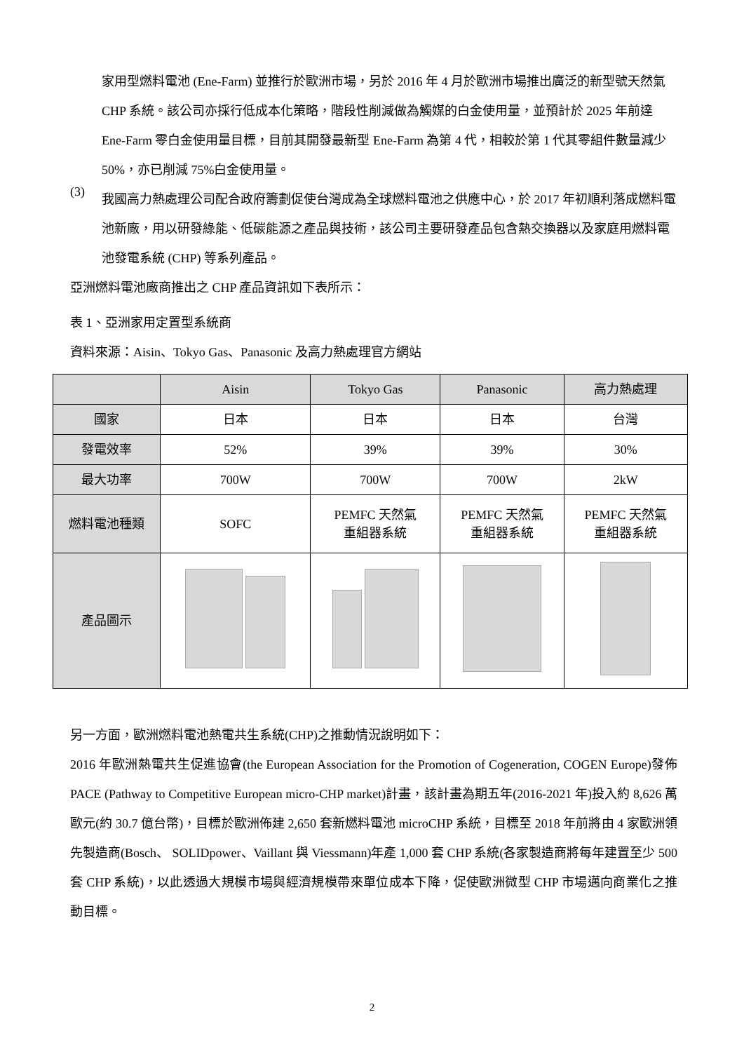家用型燃料電池 (Ene-Farm) 並推行於歐洲市場，另於 2016 年 4 月於歐洲市場推出廣泛的新型號天然氣 CHP 系統。該公司亦採行低成本化策略，階段性削減做為觸媒的白金使用量，並預計於 2025 年前達 Ene-Farm 零白金使用量目標，目前其開發最新型 Ene-Farm 為第 4 代，相較於第 1 代其零組件數量減少 50%，亦已削減 75%白金使用量。
(3)
我國高力熱處理公司配合政府籌劃促使台灣成為全球燃料電池之供應中心，於 2017 年初順利落成燃料電池新廠，用以研發綠能、低碳能源之產品與技術，該公司主要研發產品包含熱交換器以及家庭用燃料電池發電系統 (CHP) 等系列產品。
亞洲燃料電池廠商推出之 CHP 產品資訊如下表所示：
表 1、亞洲家用定置型系統商
資料來源：Aisin、Tokyo Gas、Panasonic 及高力熱處理官方網站
| | Aisin | Tokyo Gas | Panasonic | 高力熱處理 |
| --- | --- | --- | --- | --- |
| 國家 | 日本 | 日本 | 日本 | 台灣 |
| 發電效率 | 52% | 39% | 39% | 30% |
| 最大功率 | 700W | 700W | 700W | 2kW |
| 燃料電池種類 | SOFC | PEMFC 天然氣 重組器系統 | PEMFC 天然氣 重組器系統 | PEMFC 天然氣 重組器系統 |
| 產品圖示 | | | | |
另一方面，歐洲燃料電池熱電共生系統(CHP)之推動情況說明如下：
2016 年歐洲熱電共生促進協會(the European Association for the Promotion of Cogeneration, COGEN Europe)發佈 PACE (Pathway to Competitive European micro-CHP market)計畫，該計畫為期五年(2016-2021 年)投入約 8,626 萬歐元(約 30.7 億台幣)，目標於歐洲佈建 2,650 套新燃料電池 microCHP 系統，目標至 2018 年前將由 4 家歐洲領先製造商(Bosch、 SOLIDpower、Vaillant 與 Viessmann)年產 1,000 套 CHP 系統(各家製造商將每年建置至少 500 套 CHP 系統)，以此透過大規模市場與經濟規模帶來單位成本下降，促使歐洲微型 CHP 市場邁向商業化之推動目標。
2